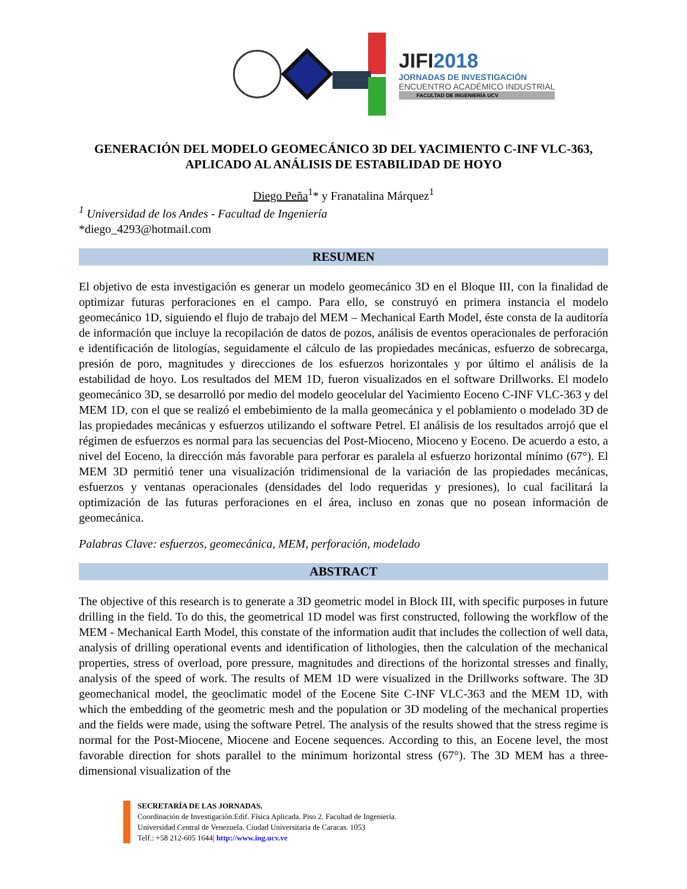JIFI2018
JORNADAS DE INVESTIGACIÓN
ENCUENTRO ACADÉMICO INDUSTRIAL
FACULTAD DE INGENIERÍA UCV
GENERACIÓN DEL MODELO GEOMECÁNICO 3D DEL YACIMIENTO C-INF VLC-363, APLICADO AL ANÁLISIS DE ESTABILIDAD DE HOYO
Diego Peña<sup>1</sup>* y Franatalina Márquez<sup>1</sup>
<sup>1</sup> Universidad de los Andes - Facultad de Ingeniería
*diego_4293@hotmail.com
RESUMEN
El objetivo de esta investigación es generar un modelo geomecánico 3D en el Bloque III, con la finalidad de optimizar futuras perforaciones en el campo. Para ello, se construyó en primera instancia el modelo geomecánico 1D, siguiendo el flujo de trabajo del MEM – Mechanical Earth Model, éste consta de la auditoría de información que incluye la recopilación de datos de pozos, análisis de eventos operacionales de perforación e identificación de litologías, seguidamente el cálculo de las propiedades mecánicas, esfuerzo de sobrecarga, presión de poro, magnitudes y direcciones de los esfuerzos horizontales y por último el análisis de la estabilidad de hoyo. Los resultados del MEM 1D, fueron visualizados en el software Drillworks. El modelo geomecánico 3D, se desarrolló por medio del modelo geocelular del Yacimiento Eoceno C-INF VLC-363 y del MEM 1D, con el que se realizó el embebimiento de la malla geomecánica y el poblamiento o modelado 3D de las propiedades mecánicas y esfuerzos utilizando el software Petrel. El análisis de los resultados arrojó que el régimen de esfuerzos es normal para las secuencias del Post-Mioceno, Mioceno y Eoceno. De acuerdo a esto, a nivel del Eoceno, la dirección más favorable para perforar es paralela al esfuerzo horizontal mínimo (67°). El MEM 3D permitió tener una visualización tridimensional de la variación de las propiedades mecánicas, esfuerzos y ventanas operacionales (densidades del lodo requeridas y presiones), lo cual facilitará la optimización de las futuras perforaciones en el área, incluso en zonas que no posean información de geomecánica.
Palabras Clave: esfuerzos, geomecánica, MEM, perforación, modelado
ABSTRACT
The objective of this research is to generate a 3D geometric model in Block III, with specific purposes in future drilling in the field. To do this, the geometrical 1D model was first constructed, following the workflow of the MEM - Mechanical Earth Model, this constate of the information audit that includes the collection of well data, analysis of drilling operational events and identification of lithologies, then the calculation of the mechanical properties, stress of overload, pore pressure, magnitudes and directions of the horizontal stresses and finally, analysis of the speed of work. The results of MEM 1D were visualized in the Drillworks software. The 3D geomechanical model, the geoclimatic model of the Eocene Site C-INF VLC-363 and the MEM 1D, with which the embedding of the geometric mesh and the population or 3D modeling of the mechanical properties and the fields were made, using the software Petrel. The analysis of the results showed that the stress regime is normal for the Post-Miocene, Miocene and Eocene sequences. According to this, an Eocene level, the most favorable direction for shots parallel to the minimum horizontal stress (67°). The 3D MEM has a three-dimensional visualization of the
SECRETARÍA DE LAS JORNADAS.
Coordinación de Investigación.Edif. Física Aplicada. Piso 2. Facultad de Ingeniería.
Universidad Central de Venezuela. Ciudad Universitaria de Caracas. 1053
Telf.: +58 212-605 1644| http://www.ing.ucv.ve